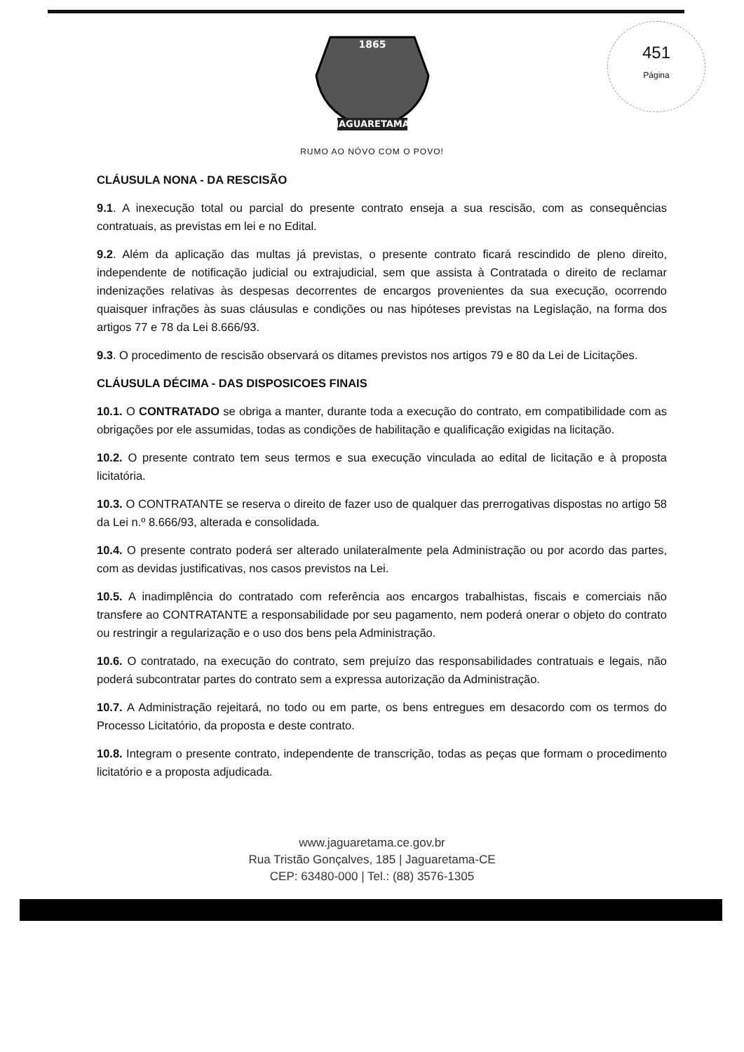451
Página
1865
JAGUARETAMA
RUMO AO NÓVO COM O POVO!
CLÁUSULA NONA - DA RESCISÃO
9.1. A inexecução total ou parcial do presente contrato enseja a sua rescisão, com as consequências contratuais, as previstas em lei e no Edital.
9.2. Além da aplicação das multas já previstas, o presente contrato ficará rescindido de pleno direito, independente de notificação judicial ou extrajudicial, sem que assista à Contratada o direito de reclamar indenizações relativas às despesas decorrentes de encargos provenientes da sua execução, ocorrendo quaisquer infrações às suas cláusulas e condições ou nas hipóteses previstas na Legislação, na forma dos artigos 77 e 78 da Lei 8.666/93.
9.3. O procedimento de rescisão observará os ditames previstos nos artigos 79 e 80 da Lei de Licitações.
CLÁUSULA DÉCIMA - DAS DISPOSICOES FINAIS
10.1. O CONTRATADO se obriga a manter, durante toda a execução do contrato, em compatibilidade com as obrigações por ele assumidas, todas as condições de habilitação e qualificação exigidas na licitação.
10.2. O presente contrato tem seus termos e sua execução vinculada ao edital de licitação e à proposta licitatória.
10.3. O CONTRATANTE se reserva o direito de fazer uso de qualquer das prerrogativas dispostas no artigo 58 da Lei n.º 8.666/93, alterada e consolidada.
10.4. O presente contrato poderá ser alterado unilateralmente pela Administração ou por acordo das partes, com as devidas justificativas, nos casos previstos na Lei.
10.5. A inadimplência do contratado com referência aos encargos trabalhistas, fiscais e comerciais não transfere ao CONTRATANTE a responsabilidade por seu pagamento, nem poderá onerar o objeto do contrato ou restringir a regularização e o uso dos bens pela Administração.
10.6. O contratado, na execução do contrato, sem prejuízo das responsabilidades contratuais e legais, não poderá subcontratar partes do contrato sem a expressa autorização da Administração.
10.7. A Administração rejeitará, no todo ou em parte, os bens entregues em desacordo com os termos do Processo Licitatório, da proposta e deste contrato.
10.8. Integram o presente contrato, independente de transcrição, todas as peças que formam o procedimento licitatório e a proposta adjudicada.
www.jaguaretama.ce.gov.br
Rua Tristão Gonçalves, 185 | Jaguaretama-CE
CEP: 63480-000 | Tel.: (88) 3576-1305